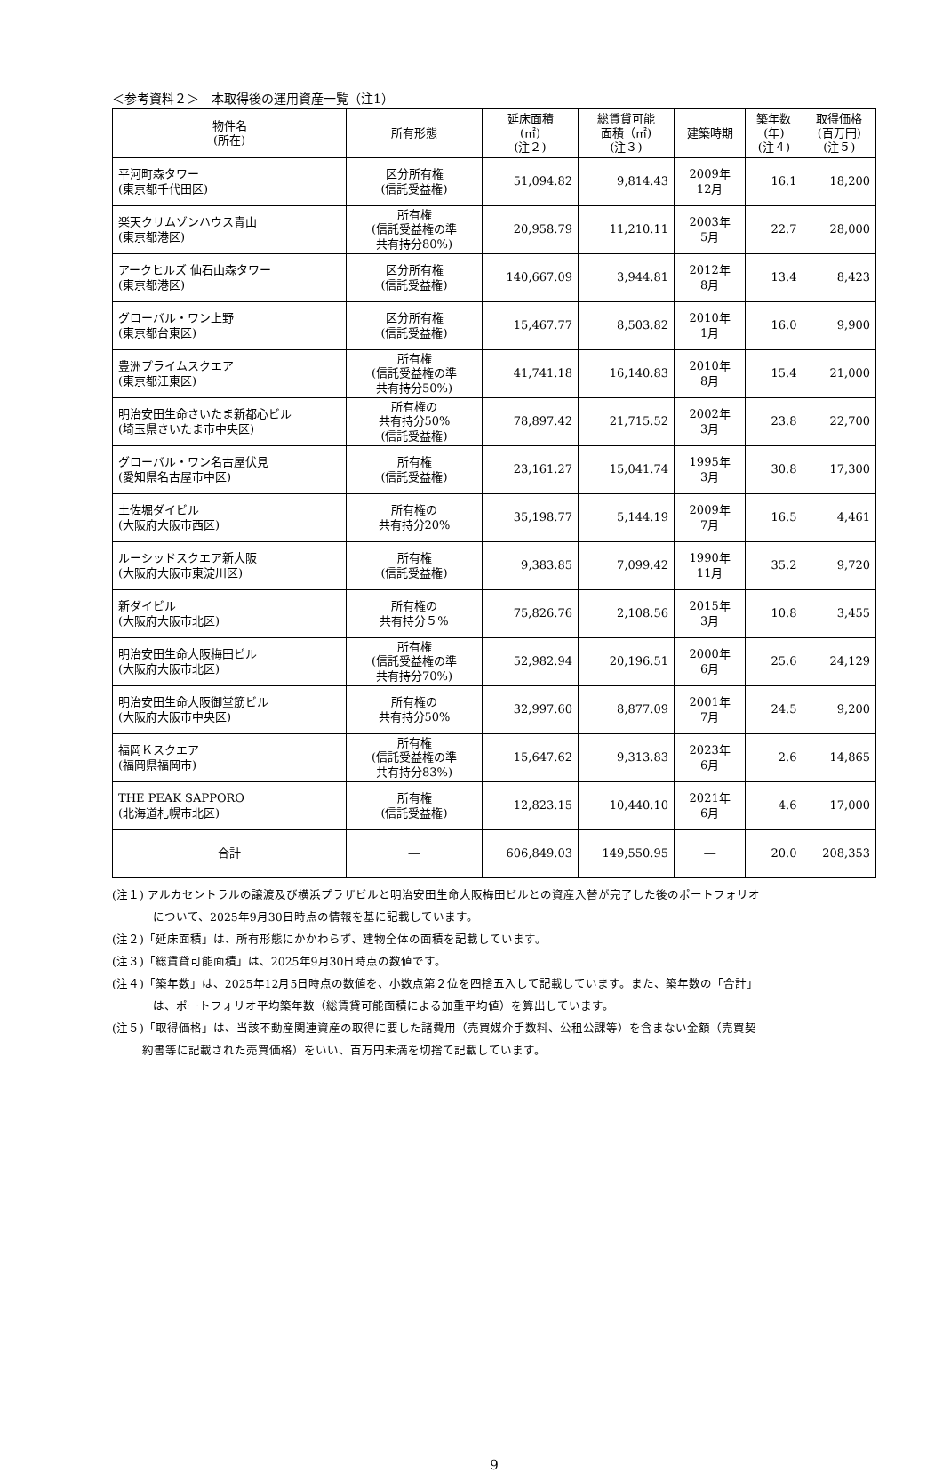＜参考資料２＞　本取得後の運用資産一覧（注1）
| 物件名 (所在) | 所有形態 | 延床面積 (㎡) (注２) | 総賃貸可能 面積（㎡) (注３) | 建築時期 | 築年数 (年) (注４) | 取得価格 (百万円) (注５) |
| --- | --- | --- | --- | --- | --- | --- |
| 平河町森タワー (東京都千代田区) | 区分所有権 (信託受益権) | 51,094.82 | 9,814.43 | 2009年 12月 | 16.1 | 18,200 |
| 楽天クリムゾンハウス青山 (東京都港区) | 所有権 (信託受益権の準 共有持分80%) | 20,958.79 | 11,210.11 | 2003年 5月 | 22.7 | 28,000 |
| アークヒルズ 仙石山森タワー (東京都港区) | 区分所有権 (信託受益権) | 140,667.09 | 3,944.81 | 2012年 8月 | 13.4 | 8,423 |
| グローバル・ワン上野 (東京都台東区) | 区分所有権 (信託受益権) | 15,467.77 | 8,503.82 | 2010年 1月 | 16.0 | 9,900 |
| 豊洲プライムスクエア (東京都江東区) | 所有権 (信託受益権の準 共有持分50%) | 41,741.18 | 16,140.83 | 2010年 8月 | 15.4 | 21,000 |
| 明治安田生命さいたま新都心ビル (埼玉県さいたま市中央区) | 所有権の 共有持分50% (信託受益権) | 78,897.42 | 21,715.52 | 2002年 3月 | 23.8 | 22,700 |
| グローバル・ワン名古屋伏見 (愛知県名古屋市中区) | 所有権 (信託受益権) | 23,161.27 | 15,041.74 | 1995年 3月 | 30.8 | 17,300 |
| 土佐堀ダイビル (大阪府大阪市西区) | 所有権の 共有持分20% | 35,198.77 | 5,144.19 | 2009年 7月 | 16.5 | 4,461 |
| ルーシッドスクエア新大阪 (大阪府大阪市東淀川区) | 所有権 (信託受益権) | 9,383.85 | 7,099.42 | 1990年 11月 | 35.2 | 9,720 |
| 新ダイビル (大阪府大阪市北区) | 所有権の 共有持分５% | 75,826.76 | 2,108.56 | 2015年 3月 | 10.8 | 3,455 |
| 明治安田生命大阪梅田ビル (大阪府大阪市北区) | 所有権 (信託受益権の準 共有持分70%) | 52,982.94 | 20,196.51 | 2000年 6月 | 25.6 | 24,129 |
| 明治安田生命大阪御堂筋ビル (大阪府大阪市中央区) | 所有権の 共有持分50% | 32,997.60 | 8,877.09 | 2001年 7月 | 24.5 | 9,200 |
| 福岡Ｋスクエア (福岡県福岡市) | 所有権 (信託受益権の準 共有持分83%) | 15,647.62 | 9,313.83 | 2023年 6月 | 2.6 | 14,865 |
| THE PEAK SAPPORO (北海道札幌市北区) | 所有権 (信託受益権) | 12,823.15 | 10,440.10 | 2021年 6月 | 4.6 | 17,000 |
| 合計 | ― | 606,849.03 | 149,550.95 | ― | 20.0 | 208,353 |
(注１) アルカセントラルの譲渡及び横浜プラザビルと明治安田生命大阪梅田ビルとの資産入替が完了した後のポートフォリオ
について、2025年9月30日時点の情報を基に記載しています。
(注２)「延床面積」は、所有形態にかかわらず、建物全体の面積を記載しています。
(注３)「総賃貸可能面積」は、2025年9月30日時点の数値です。
(注４)「築年数」は、2025年12月5日時点の数値を、小数点第２位を四捨五入して記載しています。また、築年数の「合計」
は、ポートフォリオ平均築年数（総賃貸可能面積による加重平均値）を算出しています。
(注５)「取得価格」は、当該不動産関連資産の取得に要した諸費用（売買媒介手数料、公租公課等）を含まない金額（売買契
約書等に記載された売買価格）をいい、百万円未満を切捨て記載しています。
9